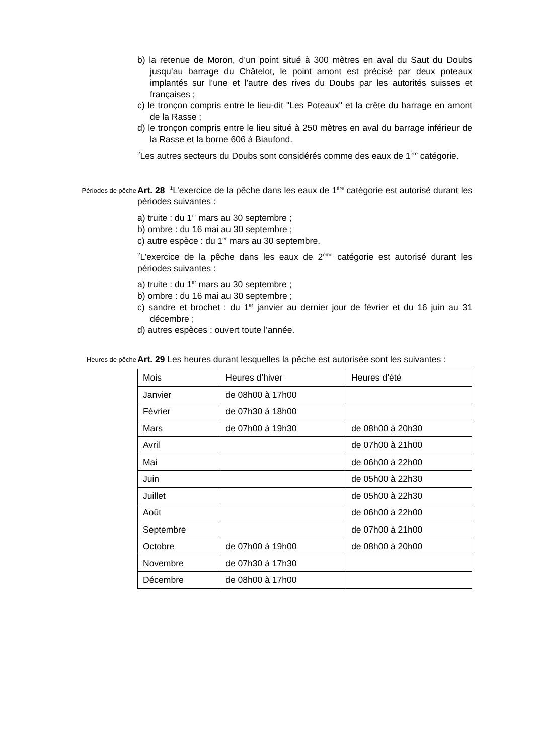b) la retenue de Moron, d’un point situé à 300 mètres en aval du Saut du Doubs jusqu’au barrage du Châtelot, le point amont est précisé par deux poteaux implantés sur l’une et l’autre des rives du Doubs par les autorités suisses et françaises ;
c) le tronçon compris entre le lieu-dit "Les Poteaux" et la crête du barrage en amont de la Rasse ;
d) le tronçon compris entre le lieu situé à 250 mètres en aval du barrage inférieur de la Rasse et la borne 606 à Biaufond.
<sup>2</sup> Les autres secteurs du Doubs sont considérés comme des eaux de 1<sup>ère</sup> catégorie.
Périodes de pêche
Art. 28 <sup>1</sup>L’exercice de la pêche dans les eaux de 1<sup>ère</sup> catégorie est autorisé durant les périodes suivantes :
a) truite : du 1<sup>er</sup> mars au 30 septembre ;
b) ombre : du 16 mai au 30 septembre ;
c) autre espèce : du 1<sup>er</sup> mars au 30 septembre.
<sup>2</sup> L’exercice de la pêche dans les eaux de 2<sup>ème</sup> catégorie est autorisé durant les périodes suivantes :
a) truite : du 1<sup>er</sup> mars au 30 septembre ;
b) ombre : du 16 mai au 30 septembre ;
c) sandre et brochet : du 1<sup>er</sup> janvier au dernier jour de février et du 16 juin au 31 décembre ;
d) autres espèces : ouvert toute l’année.
Heures de pêche
Art. 29 Les heures durant lesquelles la pêche est autorisée sont les suivantes :
| Mois | Heures d’hiver | Heures d’été |
| Janvier | de 08h00 à 17h00 | |
| Février | de 07h30 à 18h00 | |
| Mars | de 07h00 à 19h30 | de 08h00 à 20h30 |
| Avril | | de 07h00 à 21h00 |
| Mai | | de 06h00 à 22h00 |
| Juin | | de 05h00 à 22h30 |
| Juillet | | de 05h00 à 22h30 |
| Août | | de 06h00 à 22h00 |
| Septembre | | de 07h00 à 21h00 |
| Octobre | de 07h00 à 19h00 | de 08h00 à 20h00 |
| Novembre | de 07h30 à 17h30 | |
| Décembre | de 08h00 à 17h00 | |